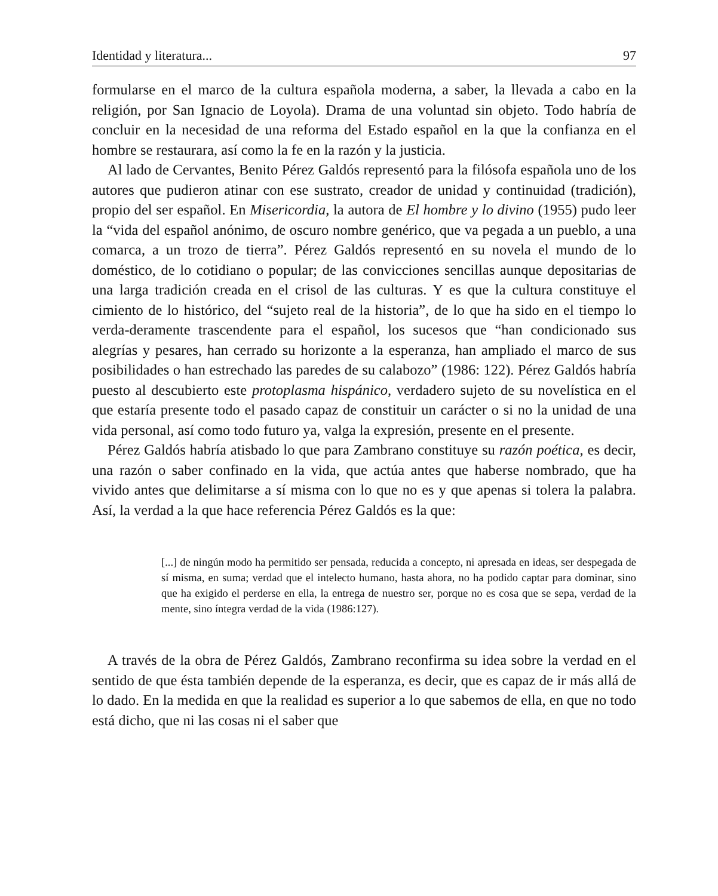Identidad y literatura... 97
formularse en el marco de la cultura española moderna, a saber, la llevada a cabo en la religión, por San Ignacio de Loyola). Drama de una voluntad sin objeto. Todo habría de concluir en la necesidad de una reforma del Estado español en la que la confianza en el hombre se restaurara, así como la fe en la razón y la justicia.
Al lado de Cervantes, Benito Pérez Galdós representó para la filósofa española uno de los autores que pudieron atinar con ese sustrato, creador de unidad y continuidad (tradición), propio del ser español. En Misericordia, la autora de El hombre y lo divino (1955) pudo leer la “vida del español anónimo, de oscuro nombre genérico, que va pegada a un pueblo, a una comarca, a un trozo de tierra”. Pérez Galdós representó en su novela el mundo de lo doméstico, de lo cotidiano o popular; de las convicciones sencillas aunque depositarias de una larga tradición creada en el crisol de las culturas. Y es que la cultura constituye el cimiento de lo histórico, del “sujeto real de la historia”, de lo que ha sido en el tiempo lo verda-deramente trascendente para el español, los sucesos que “han condicionado sus alegrías y pesares, han cerrado su horizonte a la esperanza, han ampliado el marco de sus posibilidades o han estrechado las paredes de su calabozo” (1986: 122). Pérez Galdós habría puesto al descubierto este protoplasma hispánico, verdadero sujeto de su novelística en el que estaría presente todo el pasado capaz de constituir un carácter o si no la unidad de una vida personal, así como todo futuro ya, valga la expresión, presente en el presente.
Pérez Galdós habría atisbado lo que para Zambrano constituye su razón poética, es decir, una razón o saber confinado en la vida, que actúa antes que haberse nombrado, que ha vivido antes que delimitarse a sí misma con lo que no es y que apenas si tolera la palabra. Así, la verdad a la que hace referencia Pérez Galdós es la que:
[...] de ningún modo ha permitido ser pensada, reducida a concepto, ni apresada en ideas, ser despegada de sí misma, en suma; verdad que el intelecto humano, hasta ahora, no ha podido captar para dominar, sino que ha exigido el perderse en ella, la entrega de nuestro ser, porque no es cosa que se sepa, verdad de la mente, sino íntegra verdad de la vida (1986:127).
A través de la obra de Pérez Galdós, Zambrano reconfirma su idea sobre la verdad en el sentido de que ésta también depende de la esperanza, es decir, que es capaz de ir más allá de lo dado. En la medida en que la realidad es superior a lo que sabemos de ella, en que no todo está dicho, que ni las cosas ni el saber que